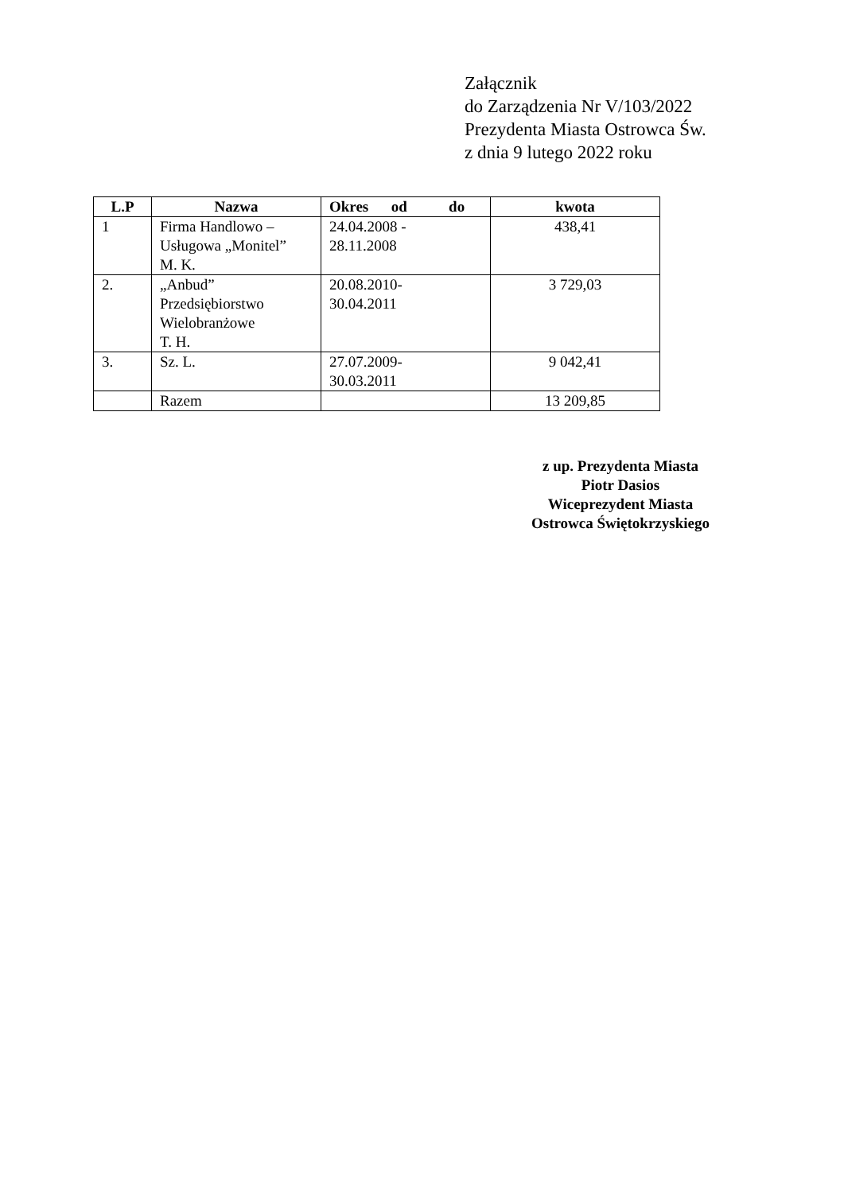Załącznik
do Zarządzenia Nr V/103/2022
Prezydenta Miasta Ostrowca Św.
z dnia 9 lutego 2022 roku
| L.P | Nazwa | Okres od do | kwota |
| --- | --- | --- | --- |
| 1 | Firma Handlowo – Usługowa „Monitel” M. K. | 24.04.2008 - 28.11.2008 | 438,41 |
| 2. | „Anbud” Przedsiębiorstwo Wielobranżowe T. H. | 20.08.2010- 30.04.2011 | 3 729,03 |
| 3. | Sz. L. | 27.07.2009- 30.03.2011 | 9 042,41 |
| | Razem | | 13 209,85 |
z up. Prezydenta Miasta
Piotr Dasios
Wiceprezydent Miasta
Ostrowca Świętokrzyskiego